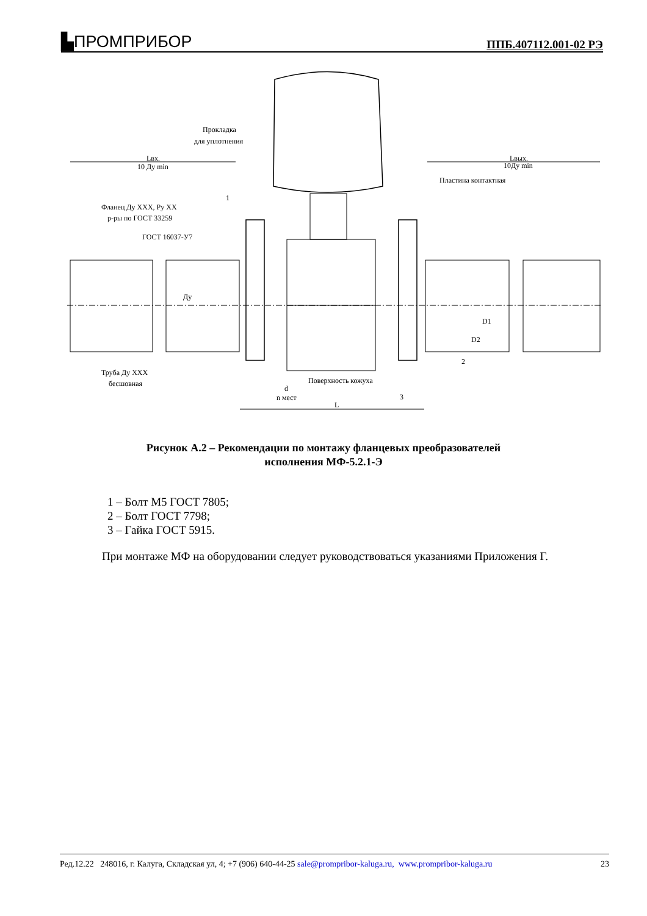▙ПРОМПРИБОР
ППБ.407112.001-02 РЭ
Lвх.
10 Ду min
Lвых.
10Ду min
Прокладка
для уплотнения
Пластина контактная
1
Фланец Ду XXX, Ру XX
р-ры по ГОСТ 33259
ГОСТ 16037-У7
Ду
D1
D2
Труба Ду XXX
бесшовная
Поверхность кожуха
d
n мест
L
2
3
Рисунок А.2 – Рекомендации по монтажу фланцевых преобразователей
исполнения МФ-5.2.1-Э
1 – Болт М5 ГОСТ 7805;
2 – Болт ГОСТ 7798;
3 – Гайка ГОСТ 5915.
При монтаже МФ на оборудовании следует руководствоваться указаниями Приложения Г.
Ред.12.22 248016, г. Калуга, Складская ул, 4; +7 (906) 640-44-25 sale@prompribor-kaluga.ru, www.prompribor-kaluga.ru 23